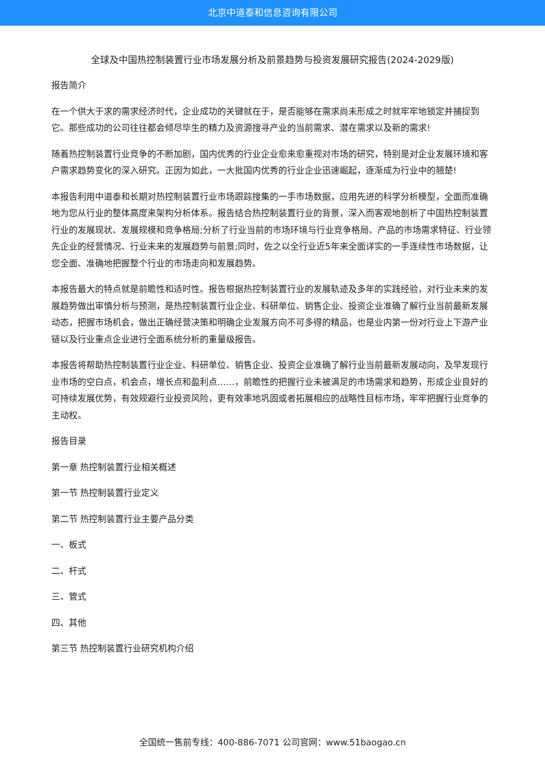北京中道泰和信息咨询有限公司
全球及中国热控制装置行业市场发展分析及前景趋势与投资发展研究报告(2024-2029版)
报告简介
在一个供大于求的需求经济时代，企业成功的关键就在于，是否能够在需求尚未形成之时就牢牢地锁定并捕捉到它。那些成功的公司往往都会倾尽毕生的精力及资源搜寻产业的当前需求、潜在需求以及新的需求!
随着热控制装置行业竞争的不断加剧，国内优秀的行业企业愈来愈重视对市场的研究，特别是对企业发展环境和客户需求趋势变化的深入研究。正因为如此，一大批国内优秀的行业企业迅速崛起，逐渐成为行业中的翘楚!
本报告利用中道泰和长期对热控制装置行业市场跟踪搜集的一手市场数据，应用先进的科学分析模型，全面而准确地为您从行业的整体高度来架构分析体系。报告结合热控制装置行业的背景，深入而客观地剖析了中国热控制装置行业的发展现状、发展规模和竞争格局;分析了行业当前的市场环境与行业竞争格局、产品的市场需求特征、行业领先企业的经营情况、行业未来的发展趋势与前景;同时，佐之以全行业近5年来全面详实的一手连续性市场数据，让您全面、准确地把握整个行业的市场走向和发展趋势。
本报告最大的特点就是前瞻性和适时性。报告根据热控制装置行业的发展轨迹及多年的实践经验，对行业未来的发展趋势做出审慎分析与预测，是热控制装置行业企业、科研单位、销售企业、投资企业准确了解行业当前最新发展动态，把握市场机会，做出正确经营决策和明确企业发展方向不可多得的精品，也是业内第一份对行业上下游产业链以及行业重点企业进行全面系统分析的重量级报告。
本报告将帮助热控制装置行业企业、科研单位、销售企业、投资企业准确了解行业当前最新发展动向，及早发现行业市场的空白点，机会点，增长点和盈利点……，前瞻性的把握行业未被满足的市场需求和趋势，形成企业良好的可持续发展优势，有效规避行业投资风险，更有效率地巩固或者拓展相应的战略性目标市场，牢牢把握行业竞争的主动权。
报告目录
第一章 热控制装置行业相关概述
第一节 热控制装置行业定义
第二节 热控制装置行业主要产品分类
一、板式
二、杆式
三、管式
四、其他
第三节 热控制装置行业研究机构介绍
全国统一售前专线：400-886-7071 公司官网：www.51baogao.cn